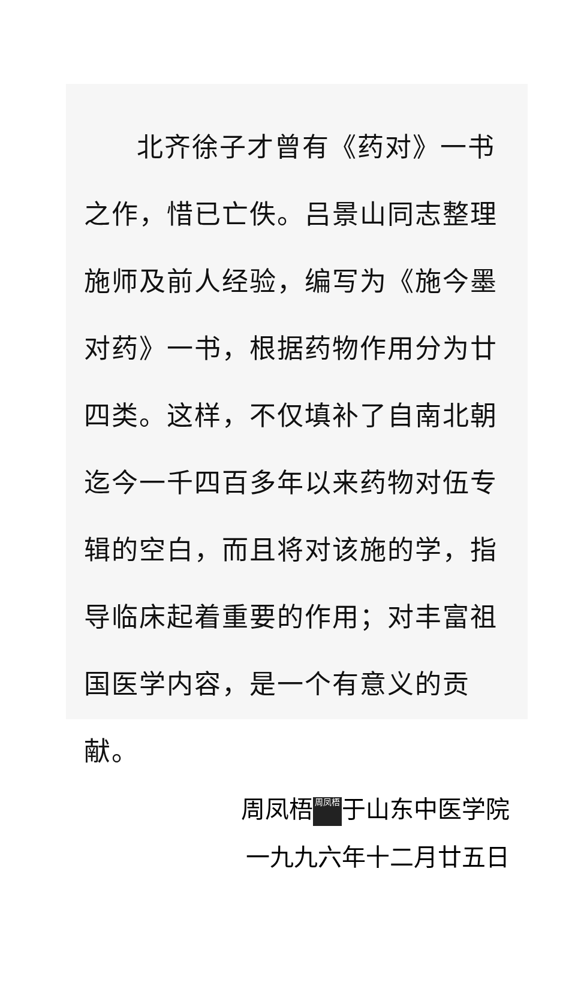北齐徐子才曾有《药对》一书之作，惜已亡佚。吕景山同志整理施师及前人经验，编写为《施今墨对药》一书，根据药物作用分为廿四类。这样，不仅填补了自南北朝迄今一千四百多年以来药物对伍专辑的空白，而且将对该施的学，指导临床起着重要的作用；对丰富祖国医学内容，是一个有意义的贡献。
周凤梧 周凤梧 于山东中医学院
一九九六年十二月廿五日